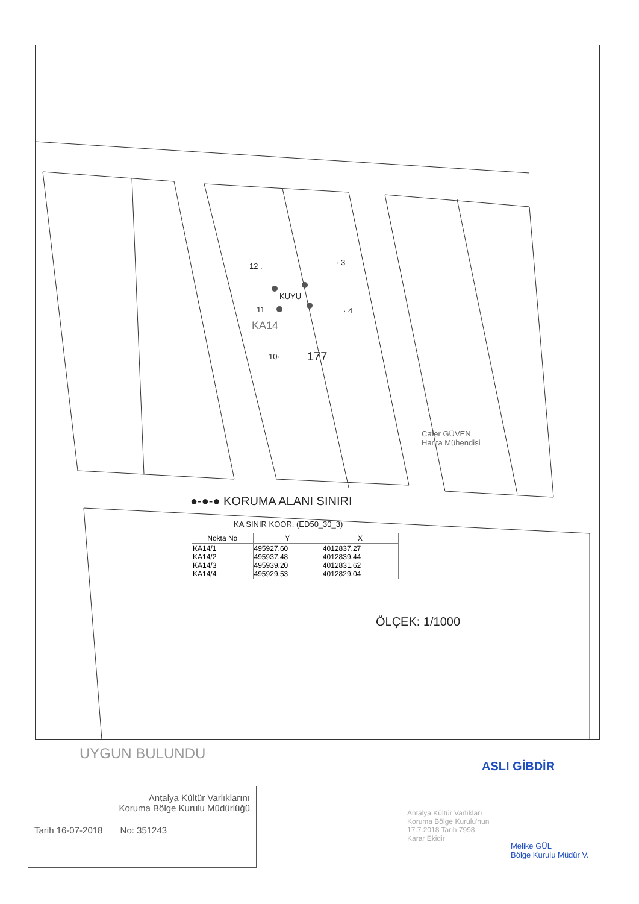12 . · 3
KUYU
11 · 4
KA14
10· 177
Cafer GÜVEN
Harita Mühendisi
●-●-● KORUMA ALANI SINIRI
KA SINIR KOOR. (ED50_30_3)
| Nokta No | Y | X |
| --- | --- | --- |
| KA14/1 KA14/2 KA14/3 KA14/4 | 495927.60 495937.48 495939.20 495929.53 | 4012837.27 4012839.44 4012831.62 4012829.04 |
ÖLÇEK: 1/1000
UYGUN BULUNDU
Antalya Kültür Varlıklarını
Koruma Bölge Kurulu Müdürlüğü
Tarih 16-07-2018 No: 351243
Antalya Kültür Varlıkları
Koruma Bölge Kurulu'nun
17.7.2018 Tarih 7998
Karar Ekidir
ASLI GİBDİR
Melike GÜL
Bölge Kurulu Müdür V.